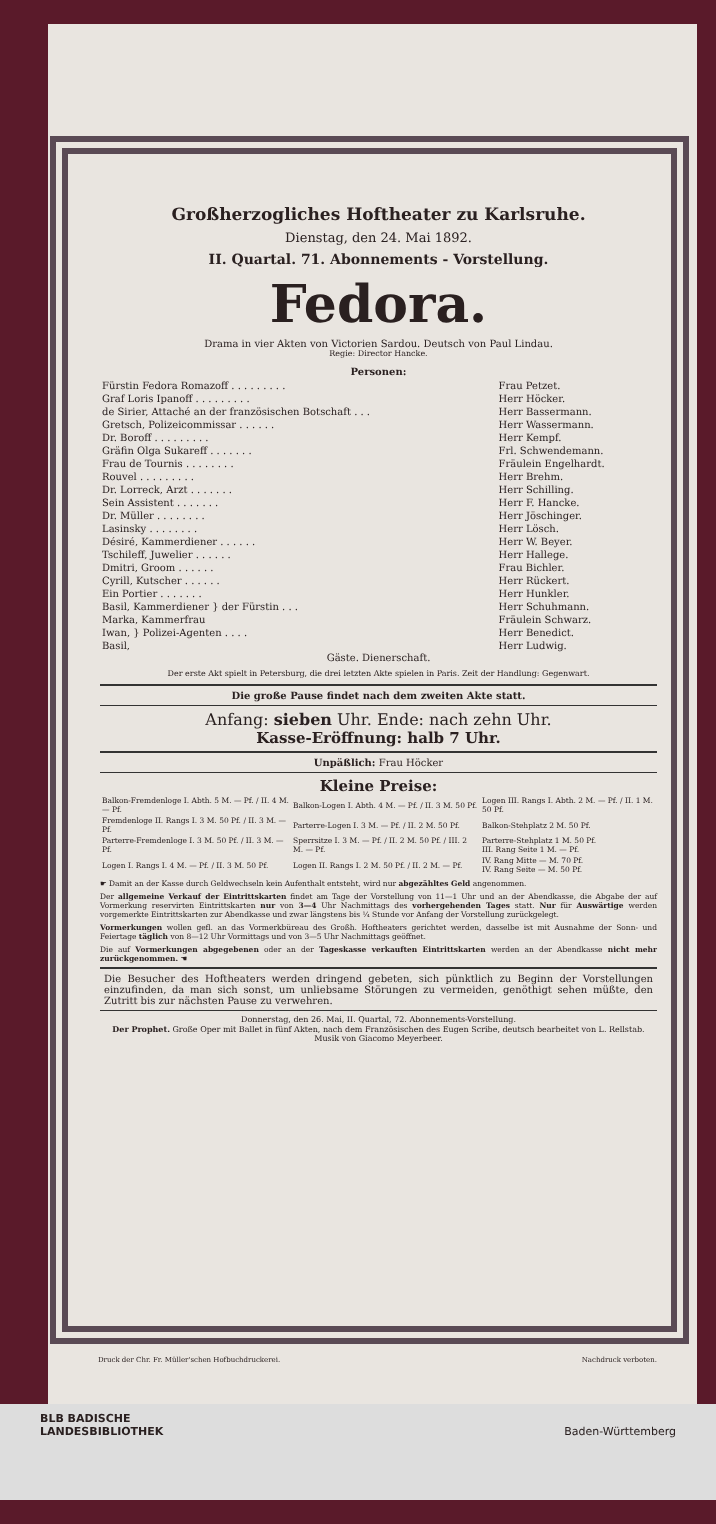Großherzogliches Hoftheater zu Karlsruhe.
Dienstag, den 24. Mai 1892.
II. Quartal. 71. Abonnements - Vorstellung.
Fedora.
Drama in vier Akten von Victorien Sardou. Deutsch von Paul Lindau.
Regie: Director Hancke.
Personen:
| Fürstin Fedora Romazoff . . . . . . . . . | Frau Petzet. |
| Graf Loris Ipanoff . . . . . . . . . | Herr Höcker. |
| de Sirier, Attaché an der französischen Botschaft . . . | Herr Bassermann. |
| Gretsch, Polizeicommissar . . . . . . | Herr Wassermann. |
| Dr. Boroff . . . . . . . . . | Herr Kempf. |
| Gräfin Olga Sukareff . . . . . . . | Frl. Schwendemann. |
| Frau de Tournis . . . . . . . . | Fräulein Engelhardt. |
| Rouvel . . . . . . . . . | Herr Brehm. |
| Dr. Lorreck, Arzt . . . . . . . | Herr Schilling. |
| Sein Assistent . . . . . . . | Herr F. Hancke. |
| Dr. Müller . . . . . . . . | Herr Jöschinger. |
| Lasinsky . . . . . . . . | Herr Lösch. |
| Désiré, Kammerdiener . . . . . . | Herr W. Beyer. |
| Tschileff, Juwelier . . . . . . | Herr Hallege. |
| Dmitri, Groom . . . . . . | Frau Bichler. |
| Cyrill, Kutscher . . . . . . | Herr Rückert. |
| Ein Portier . . . . . . . | Herr Hunkler. |
| Basil, Kammerdiener } der Fürstin . . . | Herr Schuhmann. |
| Marka, Kammerfrau | Fräulein Schwarz. |
| Iwan, } Polizei-Agenten . . . . | Herr Benedict. |
| Basil, | Herr Ludwig. |
Gäste. Dienerschaft.
Der erste Akt spielt in Petersburg, die drei letzten Akte spielen in Paris. Zeit der Handlung: Gegenwart.
Die große Pause findet nach dem zweiten Akte statt.
Anfang: sieben Uhr. Ende: nach zehn Uhr.
Kasse-Eröffnung: halb 7 Uhr.
Unpäßlich: Frau Höcker
Kleine Preise:
| Balkon-Fremdenloge I. Abth. 5 M. — Pf. / II. 4 M. — Pf. | Balkon-Logen I. Abth. 4 M. — Pf. / II. 3 M. 50 Pf. | Logen III. Rangs I. Abth. 2 M. — Pf. / II. 1 M. 50 Pf. |
| Fremdenloge II. Rangs I. 3 M. 50 Pf. / II. 3 M. — Pf. | Parterre-Logen I. 3 M. — Pf. / II. 2 M. 50 Pf. | Balkon-Stehplatz 2 M. 50 Pf. |
| Parterre-Fremdenloge I. 3 M. 50 Pf. / II. 3 M. — Pf. | Sperrsitze I. 3 M. — Pf. / II. 2 M. 50 Pf. / III. 2 M. — Pf. | Parterre-Stehplatz 1 M. 50 Pf. III. Rang Seite 1 M. — Pf. |
| Logen I. Rangs I. 4 M. — Pf. / II. 3 M. 50 Pf. | Logen II. Rangs I. 2 M. 50 Pf. / II. 2 M. — Pf. | IV. Rang Mitte — M. 70 Pf. IV. Rang Seite — M. 50 Pf. |
☛ Damit an der Kasse durch Geldwechseln kein Aufenthalt entsteht, wird nur abgezähltes Geld angenommen.
Der allgemeine Verkauf der Eintrittskarten findet am Tage der Vorstellung von 11—1 Uhr und an der Abendkasse, die Abgabe der auf Vormerkung reservirten Eintrittskarten nur von 3—4 Uhr Nachmittags des vorhergehenden Tages statt. Nur für Auswärtige werden vorgemerkte Eintrittskarten zur Abendkasse und zwar längstens bis ¼ Stunde vor Anfang der Vorstellung zurückgelegt.
Vormerkungen wollen gefl. an das Vormerkbüreau des Großh. Hoftheaters gerichtet werden, dasselbe ist mit Ausnahme der Sonn- und Feiertage täglich von 8—12 Uhr Vormittags und von 3—5 Uhr Nachmittags geöffnet.
Die auf Vormerkungen abgegebenen oder an der Tageskasse verkauften Eintrittskarten werden an der Abendkasse nicht mehr zurückgenommen. ☚
Die Besucher des Hoftheaters werden dringend gebeten, sich pünktlich zu Beginn der Vorstellungen einzufinden, da man sich sonst, um unliebsame Störungen zu vermeiden, genöthigt sehen müßte, den Zutritt bis zur nächsten Pause zu verwehren.
Donnerstag, den 26. Mai, II. Quartal, 72. Abonnements-Vorstellung.
Der Prophet. Große Oper mit Ballet in fünf Akten, nach dem Französischen des Eugen Scribe, deutsch bearbeitet von L. Rellstab. Musik von Giacomo Meyerbeer.
Druck der Chr. Fr. Müller'schen Hofbuchdruckerei. Nachdruck verboten.
BLB BADISCHE
LANDESBIBLIOTHEK Baden-Württemberg